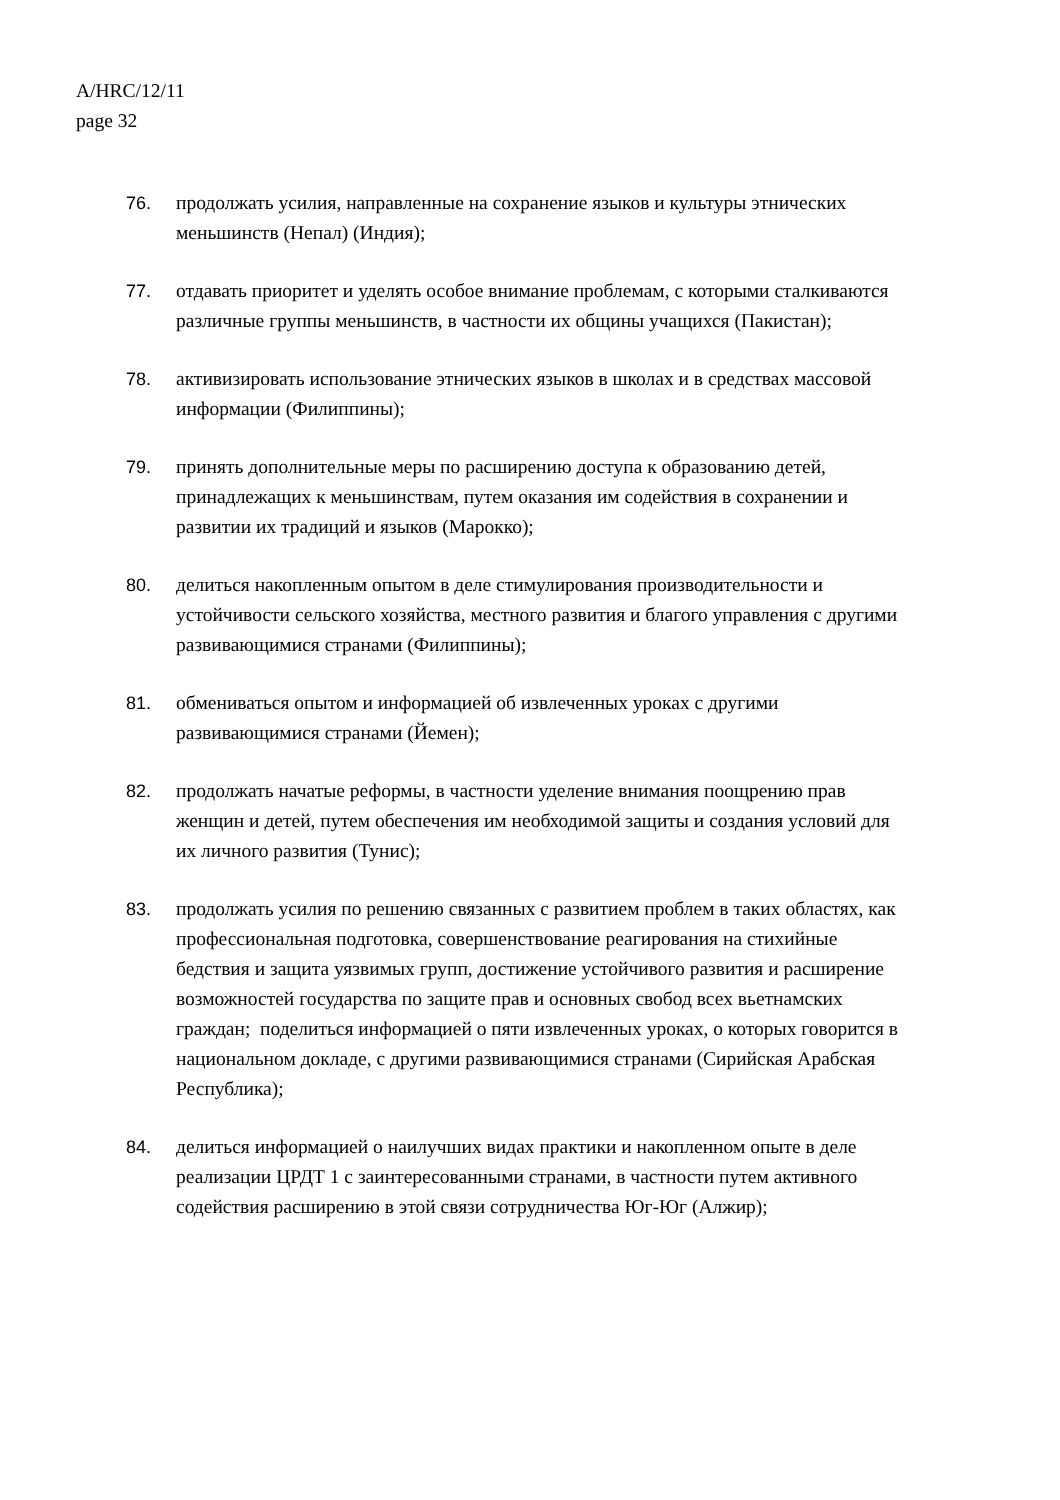A/HRC/12/11
page 32
76. продолжать усилия, направленные на сохранение языков и культуры этнических меньшинств (Непал) (Индия);
77. отдавать приоритет и уделять особое внимание проблемам, с которыми сталкиваются различные группы меньшинств, в частности их общины учащихся (Пакистан);
78. активизировать использование этнических языков в школах и в средствах массовой информации (Филиппины);
79. принять дополнительные меры по расширению доступа к образованию детей, принадлежащих к меньшинствам, путем оказания им содействия в сохранении и развитии их традиций и языков (Марокко);
80. делиться накопленным опытом в деле стимулирования производительности и устойчивости сельского хозяйства, местного развития и благого управления с другими развивающимися странами (Филиппины);
81. обмениваться опытом и информацией об извлеченных уроках с другими развивающимися странами (Йемен);
82. продолжать начатые реформы, в частности уделение внимания поощрению прав женщин и детей, путем обеспечения им необходимой защиты и создания условий для их личного развития (Тунис);
83. продолжать усилия по решению связанных с развитием проблем в таких областях, как профессиональная подготовка, совершенствование реагирования на стихийные бедствия и защита уязвимых групп, достижение устойчивого развития и расширение возможностей государства по защите прав и основных свобод всех вьетнамских граждан; поделиться информацией о пяти извлеченных уроках, о которых говорится в национальном докладе, с другими развивающимися странами (Сирийская Арабская Республика);
84. делиться информацией о наилучших видах практики и накопленном опыте в деле реализации ЦРДТ 1 с заинтересованными странами, в частности путем активного содействия расширению в этой связи сотрудничества Юг-Юг (Алжир);